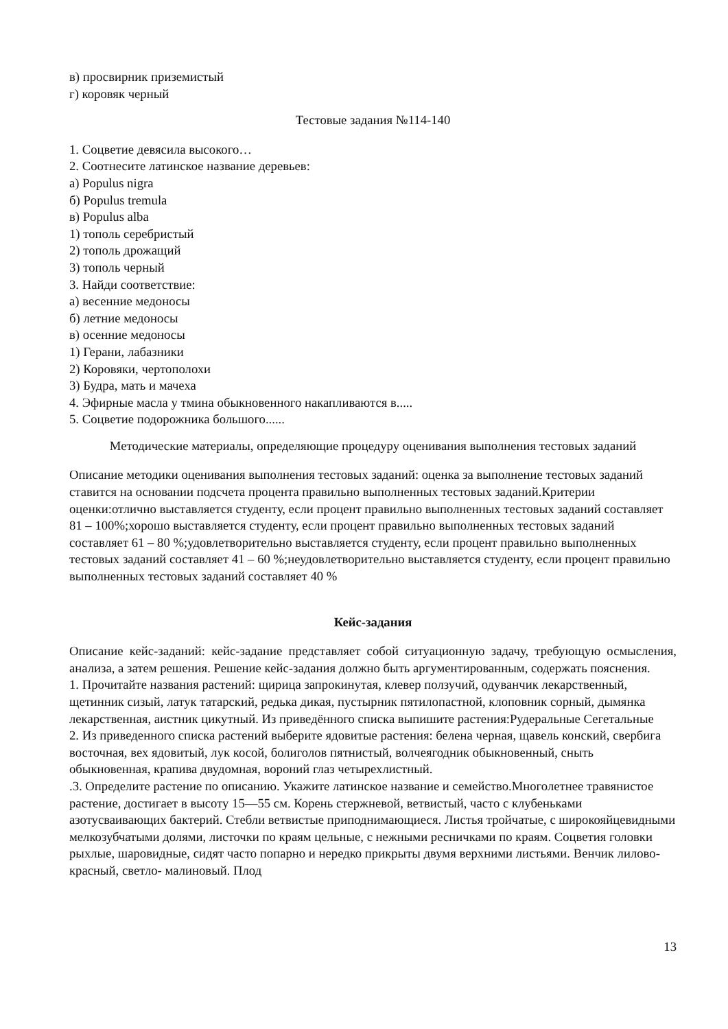в) просвирник приземистый
г) коровяк черный
Тестовые задания №114-140
1. Соцветие девясила высокого…
2. Соотнесите латинское название деревьев:
а) Populus nigra
б) Populus tremula
в) Populus alba
1) тополь серебристый
2) тополь дрожащий
3) тополь черный
3. Найди соответствие:
а) весенние медоносы
б) летние медоносы
в) осенние медоносы
1) Герани, лабазники
2) Коровяки, чертополохи
3) Будра, мать и мачеха
4. Эфирные масла у тмина обыкновенного накапливаются в.....
5. Соцветие подорожника большого......
Методические материалы, определяющие процедуру оценивания выполнения тестовых заданий
Описание методики оценивания выполнения тестовых заданий: оценка за выполнение тестовых заданий ставится на основании подсчета процента правильно выполненных тестовых заданий.Критерии оценки:отлично выставляется студенту, если процент правильно выполненных тестовых заданий составляет 81 – 100%;хорошо выставляется студенту, если процент правильно выполненных тестовых заданий составляет 61 – 80 %;удовлетворительно выставляется студенту, если процент правильно выполненных тестовых заданий составляет 41 – 60 %;неудовлетворительно выставляется студенту, если процент правильно выполненных тестовых заданий составляет 40 %
Кейс-задания
Описание кейс-заданий: кейс-задание представляет собой ситуационную задачу, требующую осмысления, анализа, а затем решения. Решение кейс-задания должно быть аргументированным, содержать пояснения.
1. Прочитайте названия растений: щирица запрокинутая, клевер ползучий, одуванчик лекарственный, щетинник сизый, латук татарский, редька дикая, пустырник пятилопастной, клоповник сорный, дымянка лекарственная, аистник цикутный. Из приведённого списка выпишите растения:Рудеральные Сегетальные
2. Из приведенного списка растений выберите ядовитые растения: белена черная, щавель конский, свербига восточная, вех ядовитый, лук косой, болиголов пятнистый, волчеягодник обыкновенный, сныть обыкновенная, крапива двудомная, вороний глаз четырехлистный.
.3. Определите растение по описанию. Укажите латинское название и семейство.Многолетнее травянистое растение, достигает в высоту 15—55 см. Корень стержневой, ветвистый, часто с клубеньками азотусваивающих бактерий. Стебли ветвистые приподнимающиеся. Листья тройчатые, с широкояйцевидными мелкозубчатыми долями, листочки по краям цельные, с нежными ресничками по краям. Соцветия головки рыхлые, шаровидные, сидят часто попарно и нередко прикрыты двумя верхними листьями. Венчик лилово-красный, светло- малиновый. Плод
13